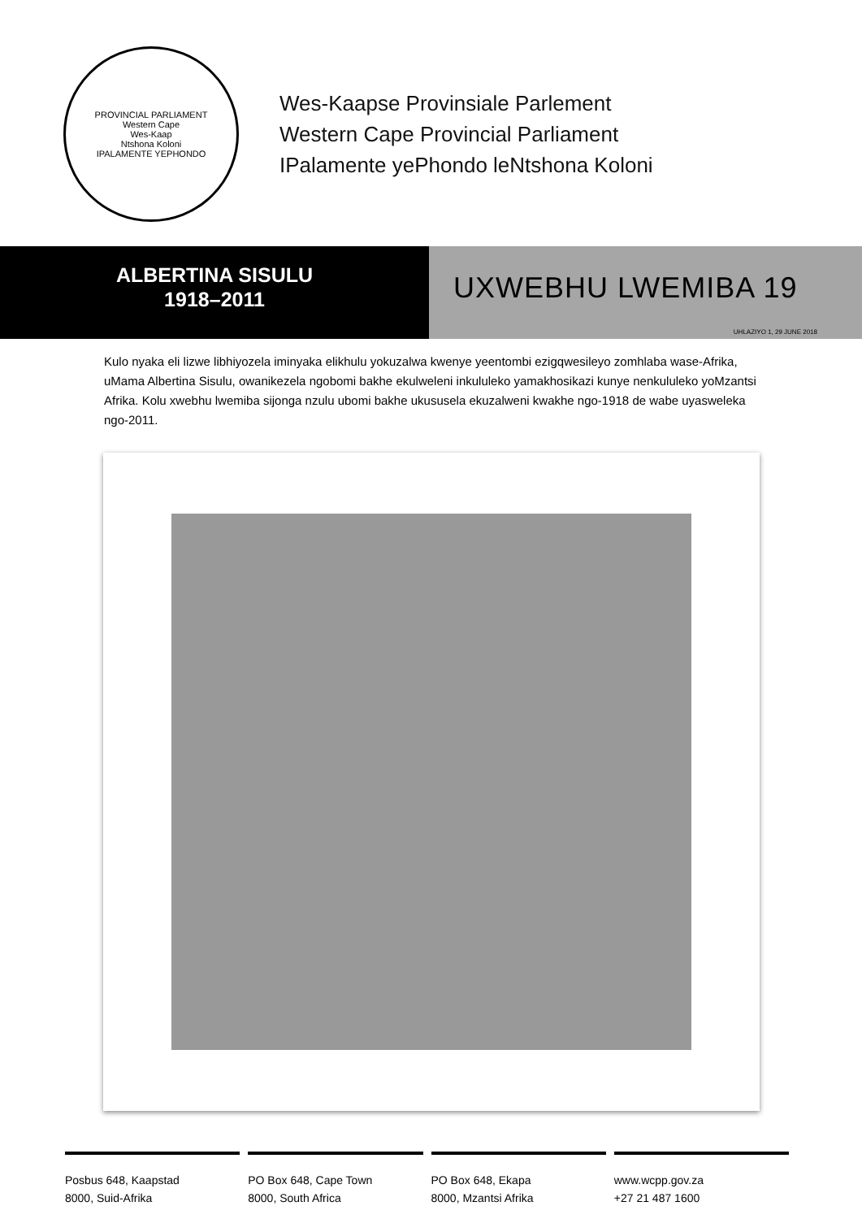PROVINCIAL PARLIAMENT
Western Cape
Wes-Kaap
Ntshona Koloni
IPALAMENTE YEPHONDO
Wes-Kaapse Provinsiale Parlement
Western Cape Provincial Parliament
IPalamente yePhondo leNtshona Koloni
ALBERTINA SISULU
1918–2011
UXWEBHU LWEMIBA 19
UHLAZIYO 1, 29 JUNE 2018
Kulo nyaka eli lizwe libhiyozela iminyaka elikhulu yokuzalwa kwenye yeentombi ezigqwesileyo zomhlaba wase-Afrika, uMama Albertina Sisulu, owanikezela ngobomi bakhe ekulweleni inkululeko yamakhosikazi kunye nenkululeko yoMzantsi Afrika. Kolu xwebhu lwemiba sijonga nzulu ubomi bakhe ukususela ekuzalweni kwakhe ngo-1918 de wabe uyasweleka ngo-2011.
Posbus 648, Kaapstad
8000, Suid-Afrika
PO Box 648, Cape Town
8000, South Africa
PO Box 648, Ekapa
8000, Mzantsi Afrika
www.wcpp.gov.za
+27 21 487 1600